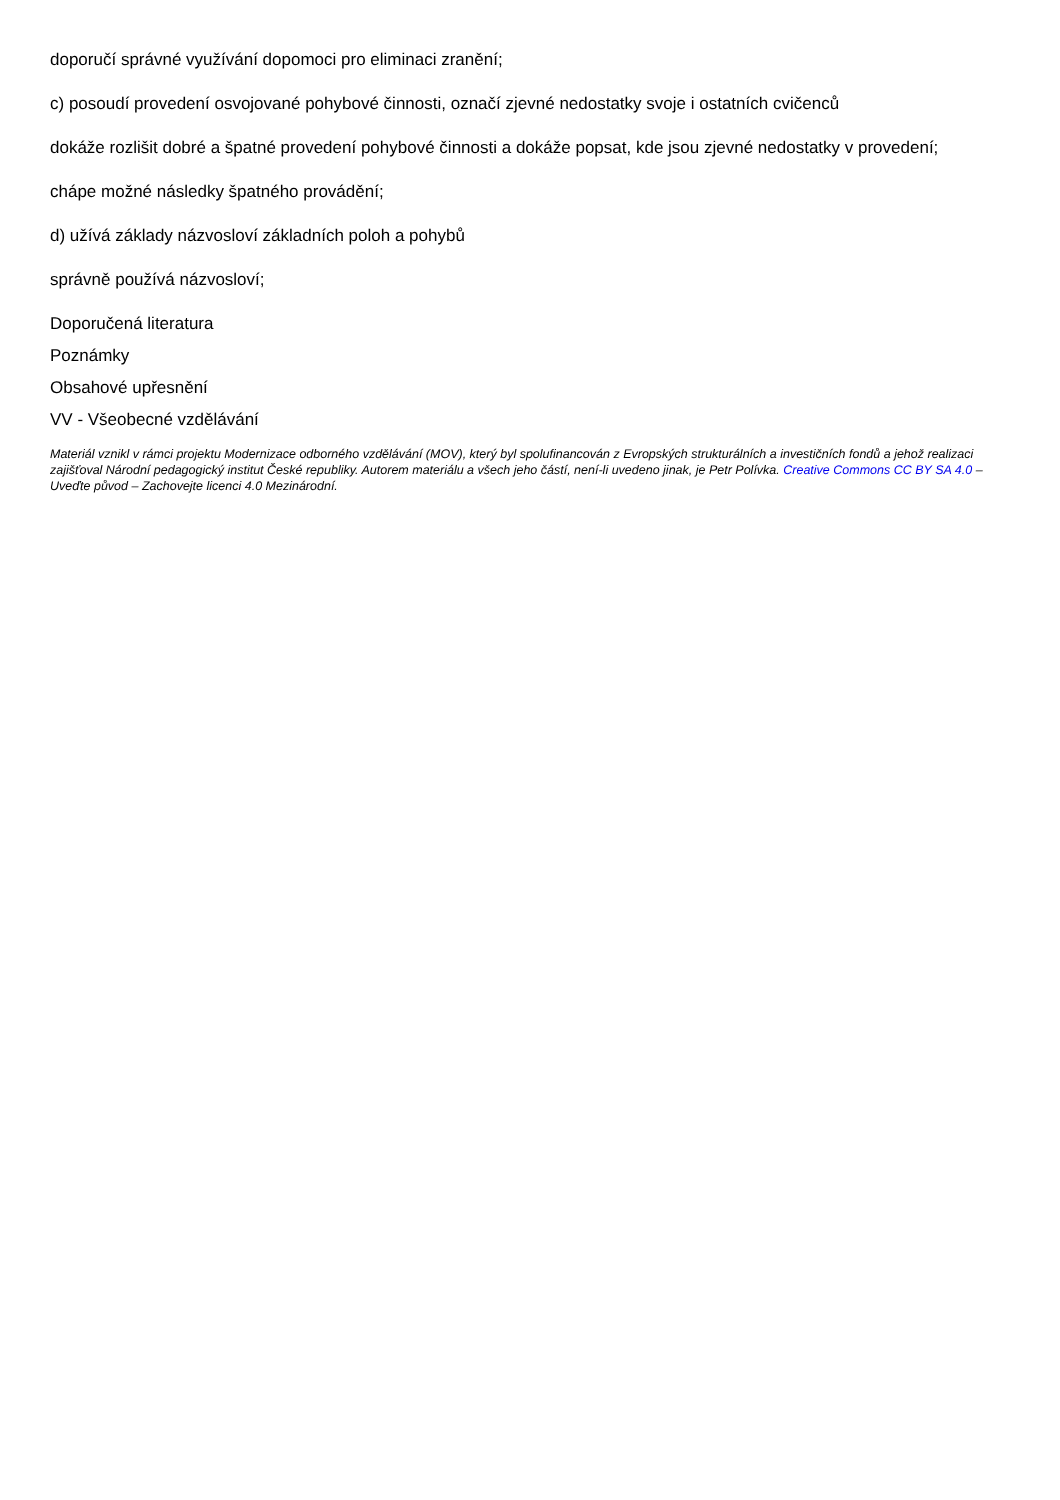doporučí správné využívání dopomoci pro eliminaci zranění;
c) posoudí provedení osvojované pohybové činnosti, označí zjevné nedostatky svoje i ostatních cvičenců
dokáže rozlišit dobré a špatné provedení pohybové činnosti a dokáže popsat, kde jsou zjevné nedostatky v provedení;
chápe možné následky špatného provádění;
d) užívá základy názvosloví základních poloh a pohybů
správně používá názvosloví;
Doporučená literatura
Poznámky
Obsahové upřesnění
VV - Všeobecné vzdělávání
Materiál vznikl v rámci projektu Modernizace odborného vzdělávání (MOV), který byl spolufinancován z Evropských strukturálních a investičních fondů a jehož realizaci zajišťoval Národní pedagogický institut České republiky. Autorem materiálu a všech jeho částí, není-li uvedeno jinak, je Petr Polívka. Creative Commons CC BY SA 4.0 – Uveďte původ – Zachovejte licenci 4.0 Mezinárodní.